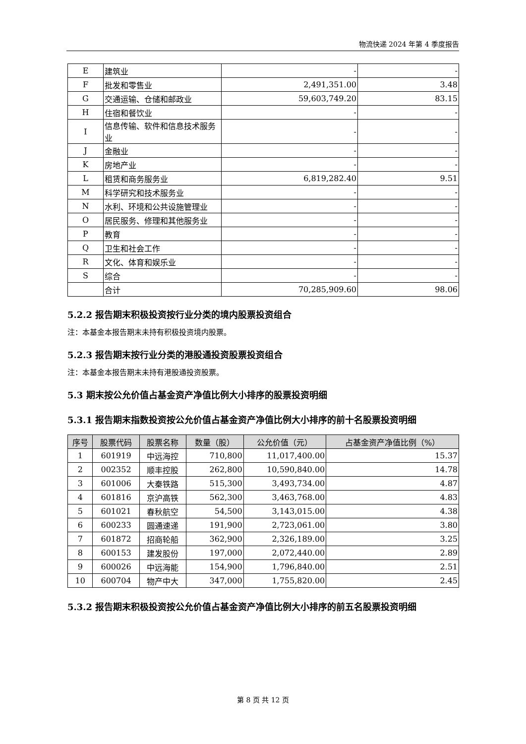物流快递 2024 年第 4 季度报告
| E | 建筑业 | - | - |
| F | 批发和零售业 | 2,491,351.00 | 3.48 |
| G | 交通运输、仓储和邮政业 | 59,603,749.20 | 83.15 |
| H | 住宿和餐饮业 | - | - |
| I | 信息传输、软件和信息技术服务业 | - | - |
| J | 金融业 | - | - |
| K | 房地产业 | - | - |
| L | 租赁和商务服务业 | 6,819,282.40 | 9.51 |
| M | 科学研究和技术服务业 | - | - |
| N | 水利、环境和公共设施管理业 | - | - |
| O | 居民服务、修理和其他服务业 | - | - |
| P | 教育 | - | - |
| Q | 卫生和社会工作 | - | - |
| R | 文化、体育和娱乐业 | - | - |
| S | 综合 | - | - |
| | 合计 | 70,285,909.60 | 98.06 |
5.2.2 报告期末积极投资按行业分类的境内股票投资组合
注：本基金本报告期末未持有积极投资境内股票。
5.2.3 报告期末按行业分类的港股通投资股票投资组合
注：本基金本报告期末未持有港股通投资股票。
5.3 期末按公允价值占基金资产净值比例大小排序的股票投资明细
5.3.1 报告期末指数投资按公允价值占基金资产净值比例大小排序的前十名股票投资明细
| 序号 | 股票代码 | 股票名称 | 数量（股） | 公允价值（元） | 占基金资产净值比例（%） |
| --- | --- | --- | --- | --- | --- |
| 1 | 601919 | 中远海控 | 710,800 | 11,017,400.00 | 15.37 |
| 2 | 002352 | 顺丰控股 | 262,800 | 10,590,840.00 | 14.78 |
| 3 | 601006 | 大秦铁路 | 515,300 | 3,493,734.00 | 4.87 |
| 4 | 601816 | 京沪高铁 | 562,300 | 3,463,768.00 | 4.83 |
| 5 | 601021 | 春秋航空 | 54,500 | 3,143,015.00 | 4.38 |
| 6 | 600233 | 圆通速递 | 191,900 | 2,723,061.00 | 3.80 |
| 7 | 601872 | 招商轮船 | 362,900 | 2,326,189.00 | 3.25 |
| 8 | 600153 | 建发股份 | 197,000 | 2,072,440.00 | 2.89 |
| 9 | 600026 | 中远海能 | 154,900 | 1,796,840.00 | 2.51 |
| 10 | 600704 | 物产中大 | 347,000 | 1,755,820.00 | 2.45 |
5.3.2 报告期末积极投资按公允价值占基金资产净值比例大小排序的前五名股票投资明细
第 8 页 共 12 页